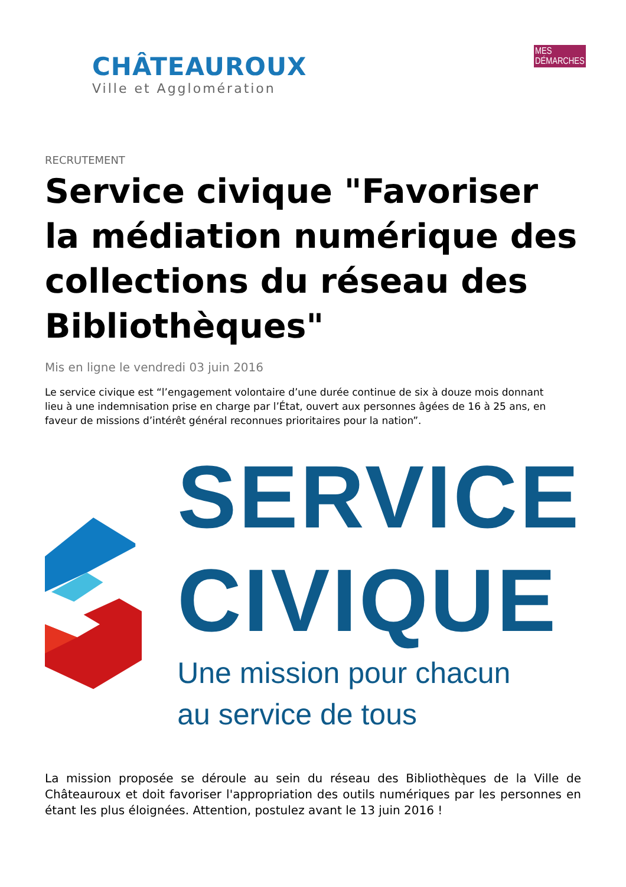CHÂTEAUROUX
Ville et Agglomération
MES DÉMARCHES
RECRUTEMENT
Service civique "Favoriser la médiation numérique des collections du réseau des Bibliothèques"
Mis en ligne le vendredi 03 juin 2016
Le service civique est “l’engagement volontaire d’une durée continue de six à douze mois donnant
lieu à une indemnisation prise en charge par l’État, ouvert aux personnes âgées de 16 à 25 ans, en
faveur de missions d’intérêt général reconnues prioritaires pour la nation”.
SERVICE
CIVIQUE
Une mission pour chacun
au service de tous
La mission proposée se déroule au sein du réseau des Bibliothèques de la Ville de Châteauroux et doit favoriser l'appropriation des outils numériques par les personnes en étant les plus éloignées. Attention, postulez avant le 13 juin 2016 !